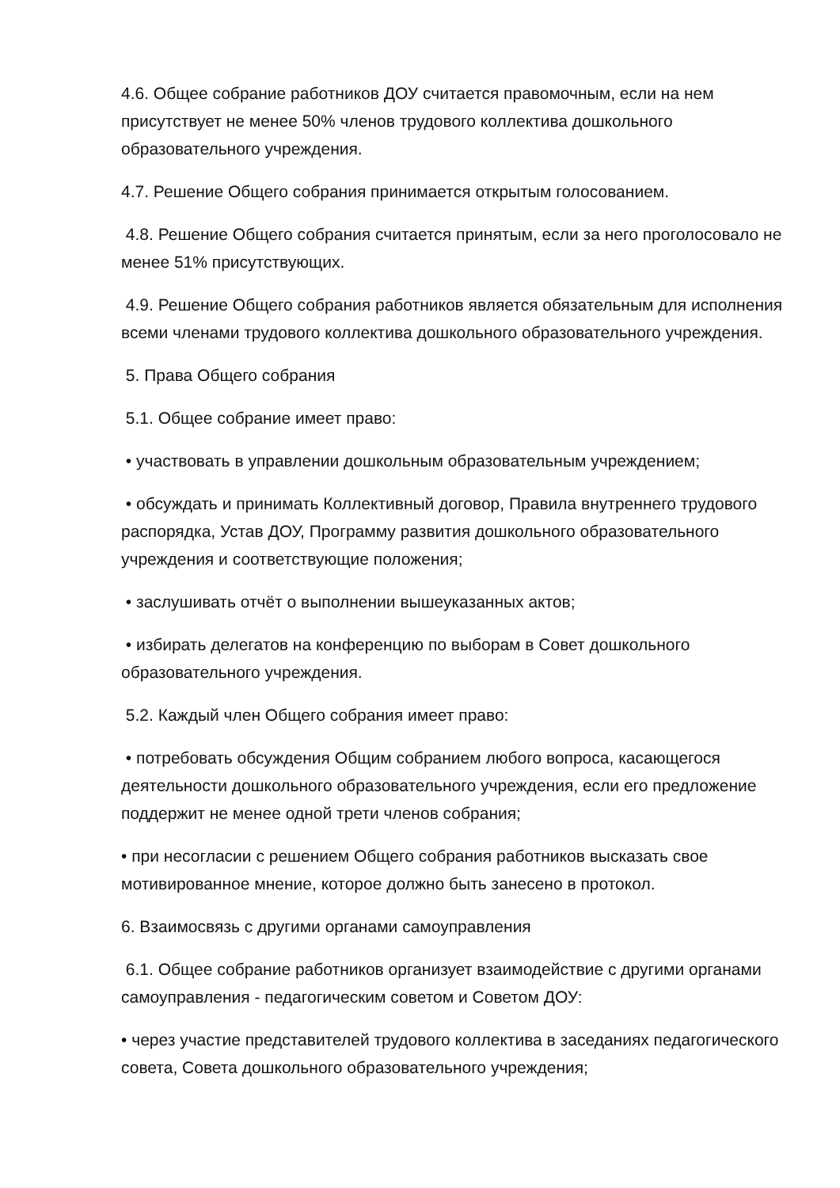4.6. Общее собрание работников ДОУ считается правомочным, если на нем присутствует не менее 50% членов трудового коллектива дошкольного образовательного учреждения.
4.7. Решение Общего собрания принимается открытым голосованием.
4.8. Решение Общего собрания считается принятым, если за него проголосовало не менее 51% присутствующих.
4.9. Решение Общего собрания работников является обязательным для исполнения всеми членами трудового коллектива дошкольного образовательного учреждения.
5. Права Общего собрания
5.1. Общее собрание имеет право:
• участвовать в управлении дошкольным образовательным учреждением;
• обсуждать и принимать Коллективный договор, Правила внутреннего трудового распорядка, Устав ДОУ, Программу развития дошкольного образовательного учреждения и соответствующие положения;
• заслушивать отчёт о выполнении вышеуказанных актов;
• избирать делегатов на конференцию по выборам в Совет дошкольного образовательного учреждения.
5.2. Каждый член Общего собрания имеет право:
• потребовать обсуждения Общим собранием любого вопроса, касающегося деятельности дошкольного образовательного учреждения, если его предложение поддержит не менее одной трети членов собрания;
• при несогласии с решением Общего собрания работников высказать свое мотивированное мнение, которое должно быть занесено в протокол.
6. Взаимосвязь с другими органами самоуправления
6.1. Общее собрание работников организует взаимодействие с другими органами самоуправления - педагогическим советом и Советом ДОУ:
• через участие представителей трудового коллектива в заседаниях педагогического совета, Совета дошкольного образовательного учреждения;